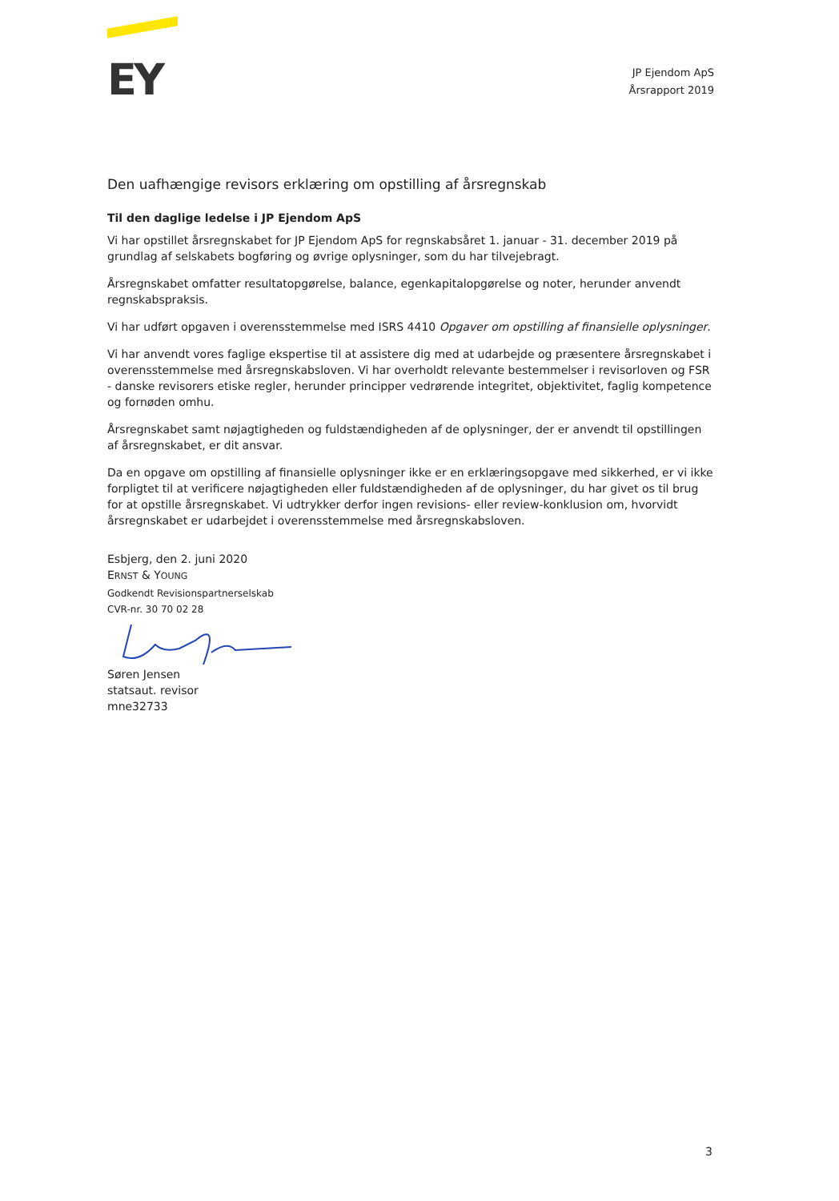EY
JP Ejendom ApS
Årsrapport 2019
Den uafhængige revisors erklæring om opstilling af årsregnskab
Til den daglige ledelse i JP Ejendom ApS
Vi har opstillet årsregnskabet for JP Ejendom ApS for regnskabsåret 1. januar - 31. december 2019 på grundlag af selskabets bogføring og øvrige oplysninger, som du har tilvejebragt.
Årsregnskabet omfatter resultatopgørelse, balance, egenkapitalopgørelse og noter, herunder anvendt regnskabspraksis.
Vi har udført opgaven i overensstemmelse med ISRS 4410 Opgaver om opstilling af finansielle oplysninger.
Vi har anvendt vores faglige ekspertise til at assistere dig med at udarbejde og præsentere årsregnskabet i overensstemmelse med årsregnskabsloven. Vi har overholdt relevante bestemmelser i revisorloven og FSR - danske revisorers etiske regler, herunder principper vedrørende integritet, objektivitet, faglig kompetence og fornøden omhu.
Årsregnskabet samt nøjagtigheden og fuldstændigheden af de oplysninger, der er anvendt til opstillingen af årsregnskabet, er dit ansvar.
Da en opgave om opstilling af finansielle oplysninger ikke er en erklæringsopgave med sikkerhed, er vi ikke forpligtet til at verificere nøjagtigheden eller fuldstændigheden af de oplysninger, du har givet os til brug for at opstille årsregnskabet. Vi udtrykker derfor ingen revisions- eller review-konklusion om, hvorvidt årsregnskabet er udarbejdet i overensstemmelse med årsregnskabsloven.
Esbjerg, den 2. juni 2020
ERNST & YOUNG
Godkendt Revisionspartnerselskab
CVR-nr. 30 70 02 28
Søren Jensen
statsaut. revisor
mne32733
3